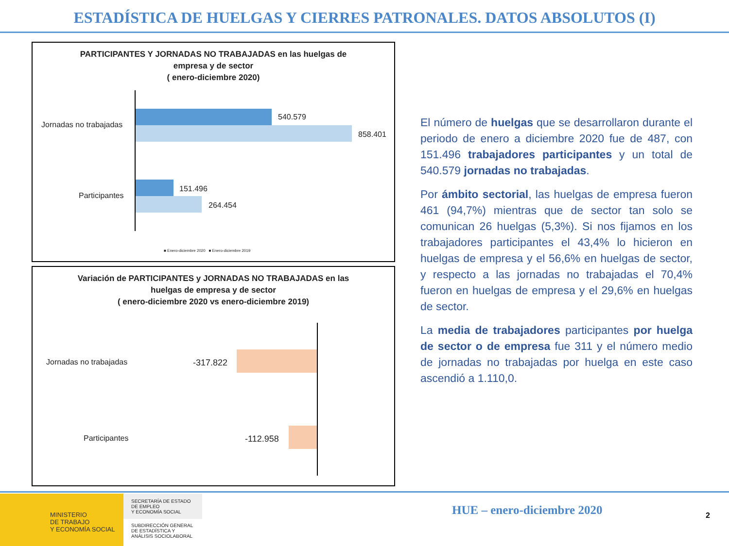ESTADÍSTICA DE HUELGAS Y CIERRES PATRONALES. DATOS ABSOLUTOS (I)
PARTICIPANTES Y JORNADAS NO TRABAJADAS en las huelgas de
empresa y de sector
( enero-diciembre 2020)
Jornadas no trabajadas
540.579
858.401
Participantes
151.496
264.454
■ Enero-diciembre 2020 ■ Enero-diciembre 2019
Variación de PARTICIPANTES y JORNADAS NO TRABAJADAS en las
huelgas de empresa y de sector
( enero-diciembre 2020 vs enero-diciembre 2019)
Jornadas no trabajadas -317.822
Participantes -112.958
El número de huelgas que se desarrollaron durante el periodo de enero a diciembre 2020 fue de 487, con 151.496 trabajadores participantes y un total de 540.579 jornadas no trabajadas.
Por ámbito sectorial, las huelgas de empresa fueron 461 (94,7%) mientras que de sector tan solo se comunican 26 huelgas (5,3%). Si nos fijamos en los trabajadores participantes el 43,4% lo hicieron en huelgas de empresa y el 56,6% en huelgas de sector, y respecto a las jornadas no trabajadas el 70,4% fueron en huelgas de empresa y el 29,6% en huelgas de sector.
La media de trabajadores participantes por huelga de sector o de empresa fue 311 y el número medio de jornadas no trabajadas por huelga en este caso ascendió a 1.110,0.
MINISTERIO
DE TRABAJO
Y ECONOMÍA SOCIAL
SECRETARÍA DE ESTADO
DE EMPLEO
Y ECONOMÍA SOCIAL
SUBDIRECCIÓN GENERAL
DE ESTADÍSTICA Y
ANÁLISIS SOCIOLABORAL
HUE – enero-diciembre 2020 2